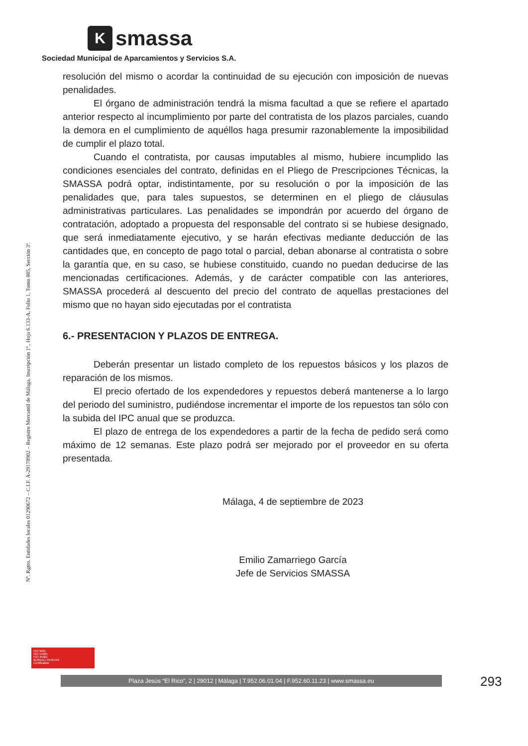K
smassa
Sociedad Municipal de Aparcamientos y Servicios S.A.
Nº. Rgtro. Entidades locales 01290672 – C.I.F. A-29178902 – Registro Mercantil de Málaga, Inscripción 1ª., Hoja 6.133-A, Folio 1, Tomo 805, Sección 3ª.
resolución del mismo o acordar la continuidad de su ejecución con imposición de nuevas penalidades.
El órgano de administración tendrá la misma facultad a que se refiere el apartado anterior respecto al incumplimiento por parte del contratista de los plazos parciales, cuando la demora en el cumplimiento de aquéllos haga presumir razonablemente la imposibilidad de cumplir el plazo total.
Cuando el contratista, por causas imputables al mismo, hubiere incumplido las condiciones esenciales del contrato, definidas en el Pliego de Prescripciones Técnicas, la SMASSA podrá optar, indistintamente, por su resolución o por la imposición de las penalidades que, para tales supuestos, se determinen en el pliego de cláusulas administrativas particulares. Las penalidades se impondrán por acuerdo del órgano de contratación, adoptado a propuesta del responsable del contrato si se hubiese designado, que será inmediatamente ejecutivo, y se harán efectivas mediante deducción de las cantidades que, en concepto de pago total o parcial, deban abonarse al contratista o sobre la garantía que, en su caso, se hubiese constituido, cuando no puedan deducirse de las mencionadas certificaciones. Además, y de carácter compatible con las anteriores, SMASSA procederá al descuento del precio del contrato de aquellas prestaciones del mismo que no hayan sido ejecutadas por el contratista
6.- PRESENTACION Y PLAZOS DE ENTREGA.
Deberán presentar un listado completo de los repuestos básicos y los plazos de reparación de los mismos.
El precio ofertado de los expendedores y repuestos deberá mantenerse a lo largo del periodo del suministro, pudiéndose incrementar el importe de los repuestos tan sólo con la subida del IPC anual que se produzca.
El plazo de entrega de los expendedores a partir de la fecha de pedido será como máximo de 12 semanas. Este plazo podrá ser mejorado por el proveedor en su oferta presentada.
Málaga, 4 de septiembre de 2023
Emilio Zamarriego García
Jefe de Servicios SMASSA
ISO 9001
ISO 14001
ISO 45001
BUREAU VERITAS
Certification
Plaza Jesús “El Rico”, 2 | 29012 | Málaga | T.952.06.01.04 | F.952.60.11.23 | www.smassa.eu 293